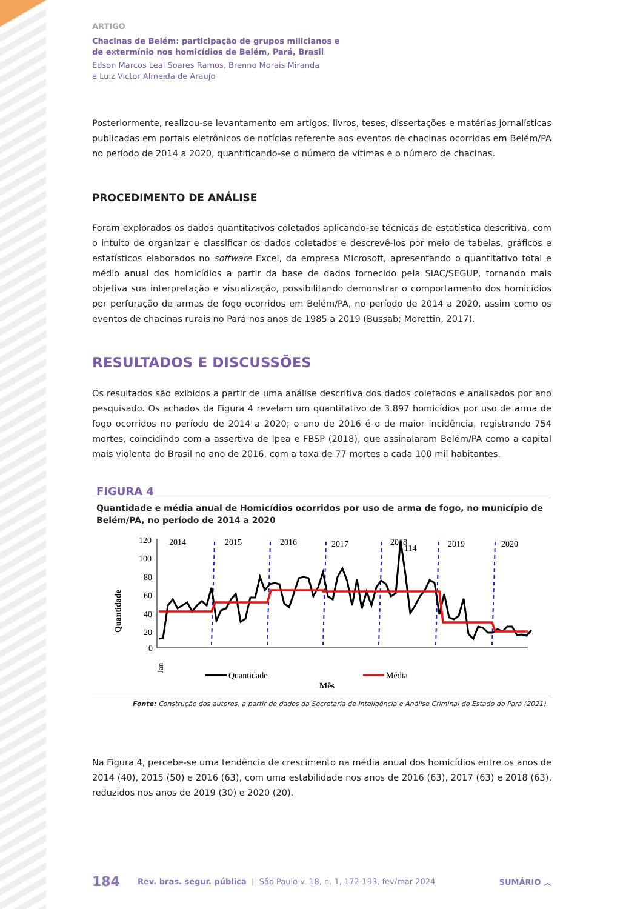ARTIGO
Chacinas de Belém: participação de grupos milicianos e
de extermínio nos homicídios de Belém, Pará, Brasil
Edson Marcos Leal Soares Ramos, Brenno Morais Miranda
e Luiz Victor Almeida de Araujo
Posteriormente, realizou-se levantamento em artigos, livros, teses, dissertações e matérias jornalísticas publicadas em portais eletrônicos de notícias referente aos eventos de chacinas ocorridas em Belém/PA no período de 2014 a 2020, quantificando-se o número de vítimas e o número de chacinas.
PROCEDIMENTO DE ANÁLISE
Foram explorados os dados quantitativos coletados aplicando-se técnicas de estatística descritiva, com o intuito de organizar e classificar os dados coletados e descrevê-los por meio de tabelas, gráficos e estatísticos elaborados no software Excel, da empresa Microsoft, apresentando o quantitativo total e médio anual dos homicídios a partir da base de dados fornecido pela SIAC/SEGUP, tornando mais objetiva sua interpretação e visualização, possibilitando demonstrar o comportamento dos homicídios por perfuração de armas de fogo ocorridos em Belém/PA, no período de 2014 a 2020, assim como os eventos de chacinas rurais no Pará nos anos de 1985 a 2019 (Bussab; Morettin, 2017).
RESULTADOS E DISCUSSÕES
Os resultados são exibidos a partir de uma análise descritiva dos dados coletados e analisados por ano pesquisado. Os achados da Figura 4 revelam um quantitativo de 3.897 homicídios por uso de arma de fogo ocorridos no período de 2014 a 2020; o ano de 2016 é o de maior incidência, registrando 754 mortes, coincidindo com a assertiva de Ipea e FBSP (2018), que assinalaram Belém/PA como a capital mais violenta do Brasil no ano de 2016, com a taxa de 77 mortes a cada 100 mil habitantes.
FIGURA 4
Quantidade e média anual de Homicídios ocorridos por uso de arma de fogo, no município de Belém/PA, no período de 2014 a 2020
Quantidade
120
100
80
60
40
20
0
2014
2015
2016
2017
2018
2019
2020
114
Jan
Quantidade
Média
Mês
Fonte: Construção dos autores, a partir de dados da Secretaria de Inteligência e Análise Criminal do Estado do Pará (2021).
Na Figura 4, percebe-se uma tendência de crescimento na média anual dos homicídios entre os anos de 2014 (40), 2015 (50) e 2016 (63), com uma estabilidade nos anos de 2016 (63), 2017 (63) e 2018 (63), reduzidos nos anos de 2019 (30) e 2020 (20).
184 Rev. bras. segur. pública | São Paulo v. 18, n. 1, 172-193, fev/mar 2024 SUMÁRIO ︿